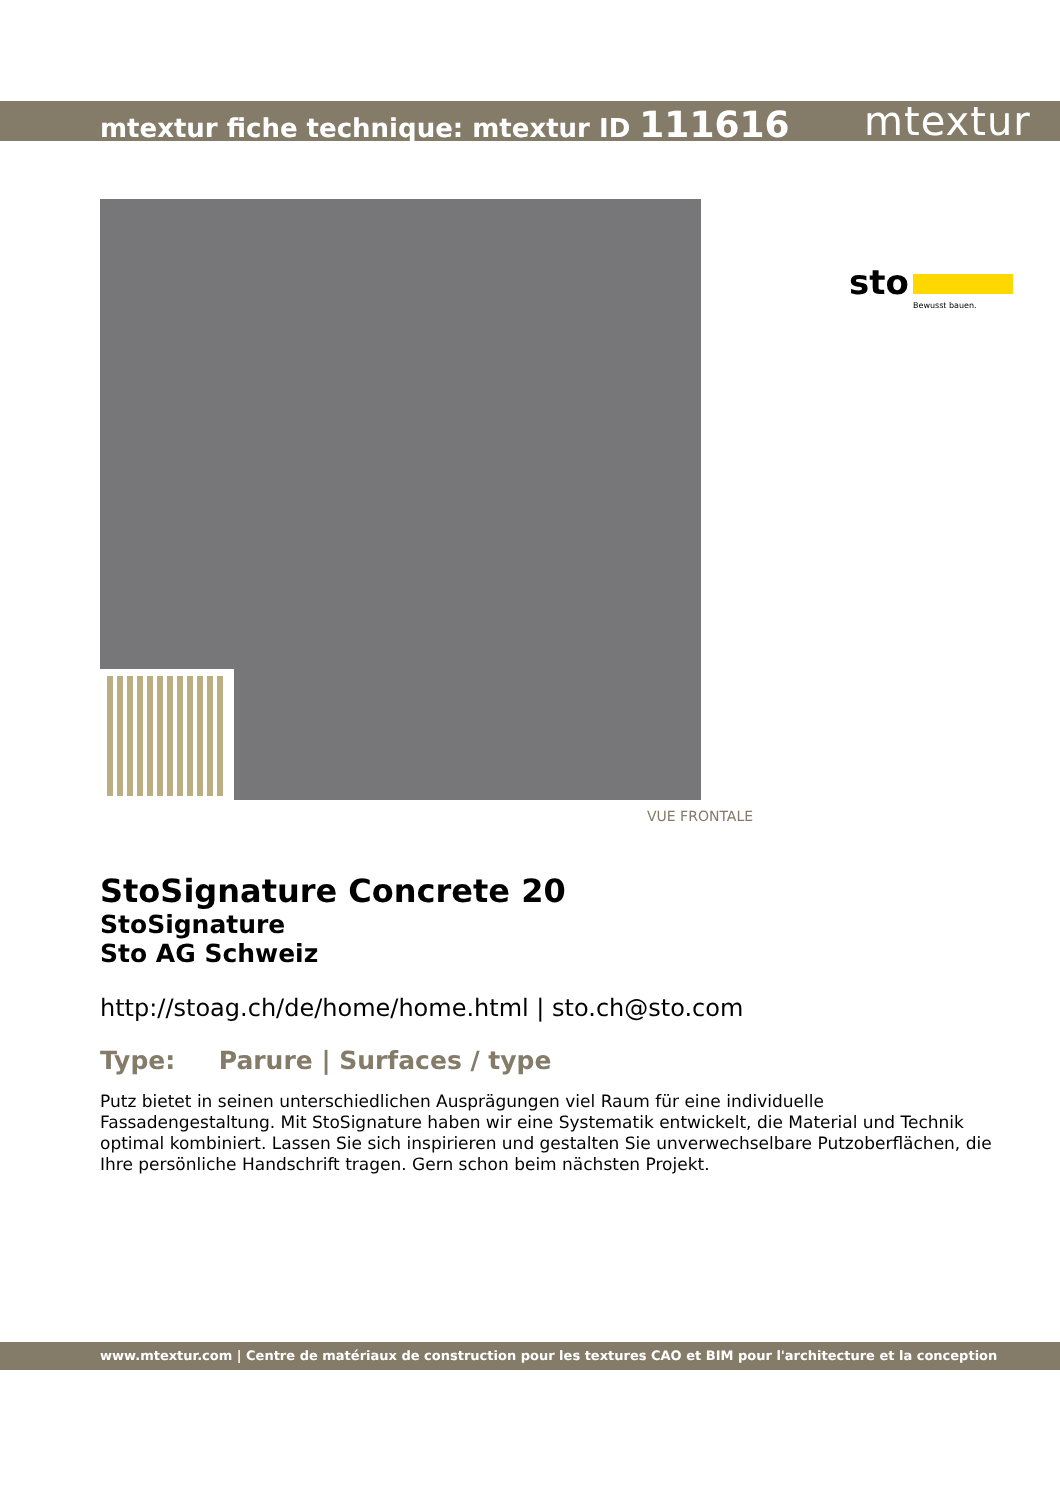mtextur fiche technique: mtextur ID 111616 mtextur
sto
Bewusst bauen.
VUE FRONTALE
StoSignature Concrete 20
StoSignature
Sto AG Schweiz
http://stoag.ch/de/home/home.html | sto.ch@sto.com
Type: Parure | Surfaces / type
Putz bietet in seinen unterschiedlichen Ausprägungen viel Raum für eine individuelle Fassadengestaltung. Mit StoSignature haben wir eine Systematik entwickelt, die Material und Technik optimal kombiniert. Lassen Sie sich inspirieren und gestalten Sie unverwechselbare Putzoberflächen, die Ihre persönliche Handschrift tragen. Gern schon beim nächsten Projekt.
www.mtextur.com | Centre de matériaux de construction pour les textures CAO et BIM pour l'architecture et la conception